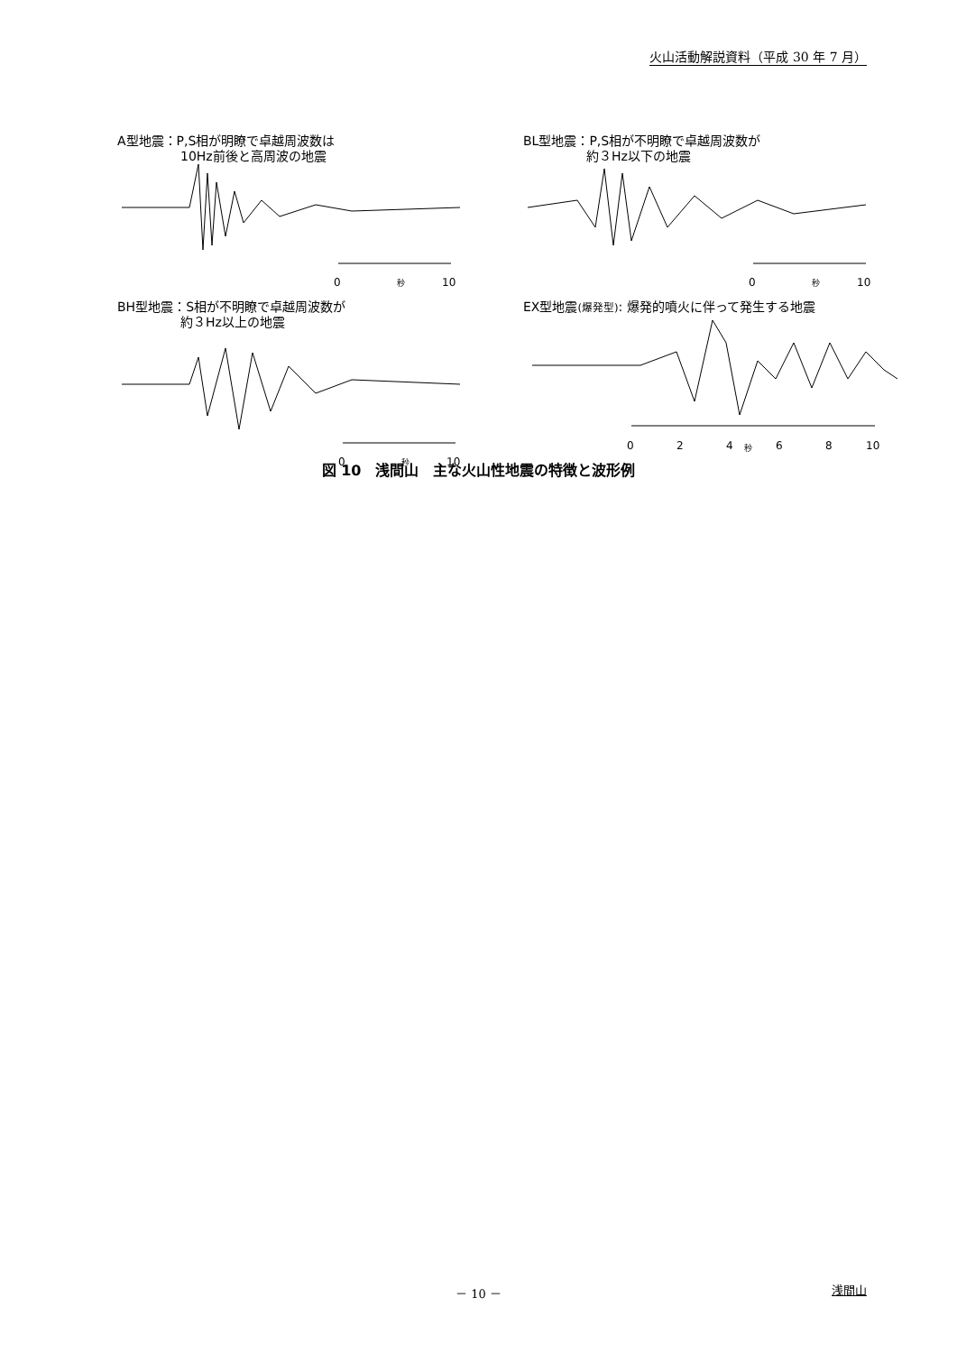火山活動解説資料（平成 30 年 7 月）
A型地震：P,S相が明瞭で卓越周波数は
　　　　　10Hz前後と高周波の地震
0
秒
10
BL型地震：P,S相が不明瞭で卓越周波数が
　　　　　約３Hz以下の地震
0
秒
10
BH型地震：S相が不明瞭で卓越周波数が
　　　　　約３Hz以上の地震
0
秒
10
EX型地震(爆発型): 爆発的噴火に伴って発生する地震
0
2
4
秒
6
8
10
図 10　浅間山　主な火山性地震の特徴と波形例
－ 10 －
浅間山